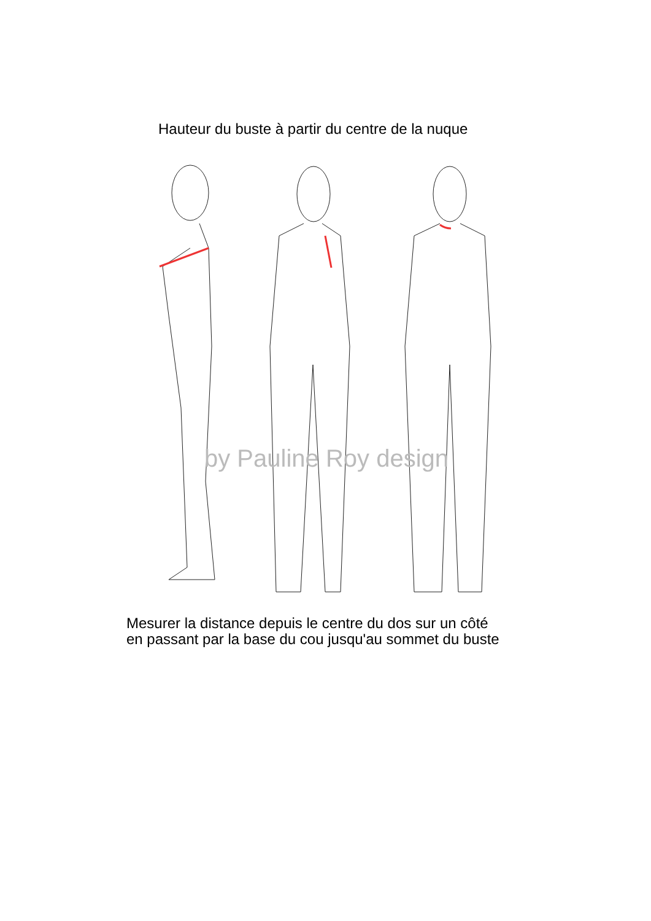Hauteur du buste à partir du centre de la nuque
by Pauline Roy design
Mesurer la distance depuis le centre du dos sur un côté
en passant par la base du cou jusqu'au sommet du buste